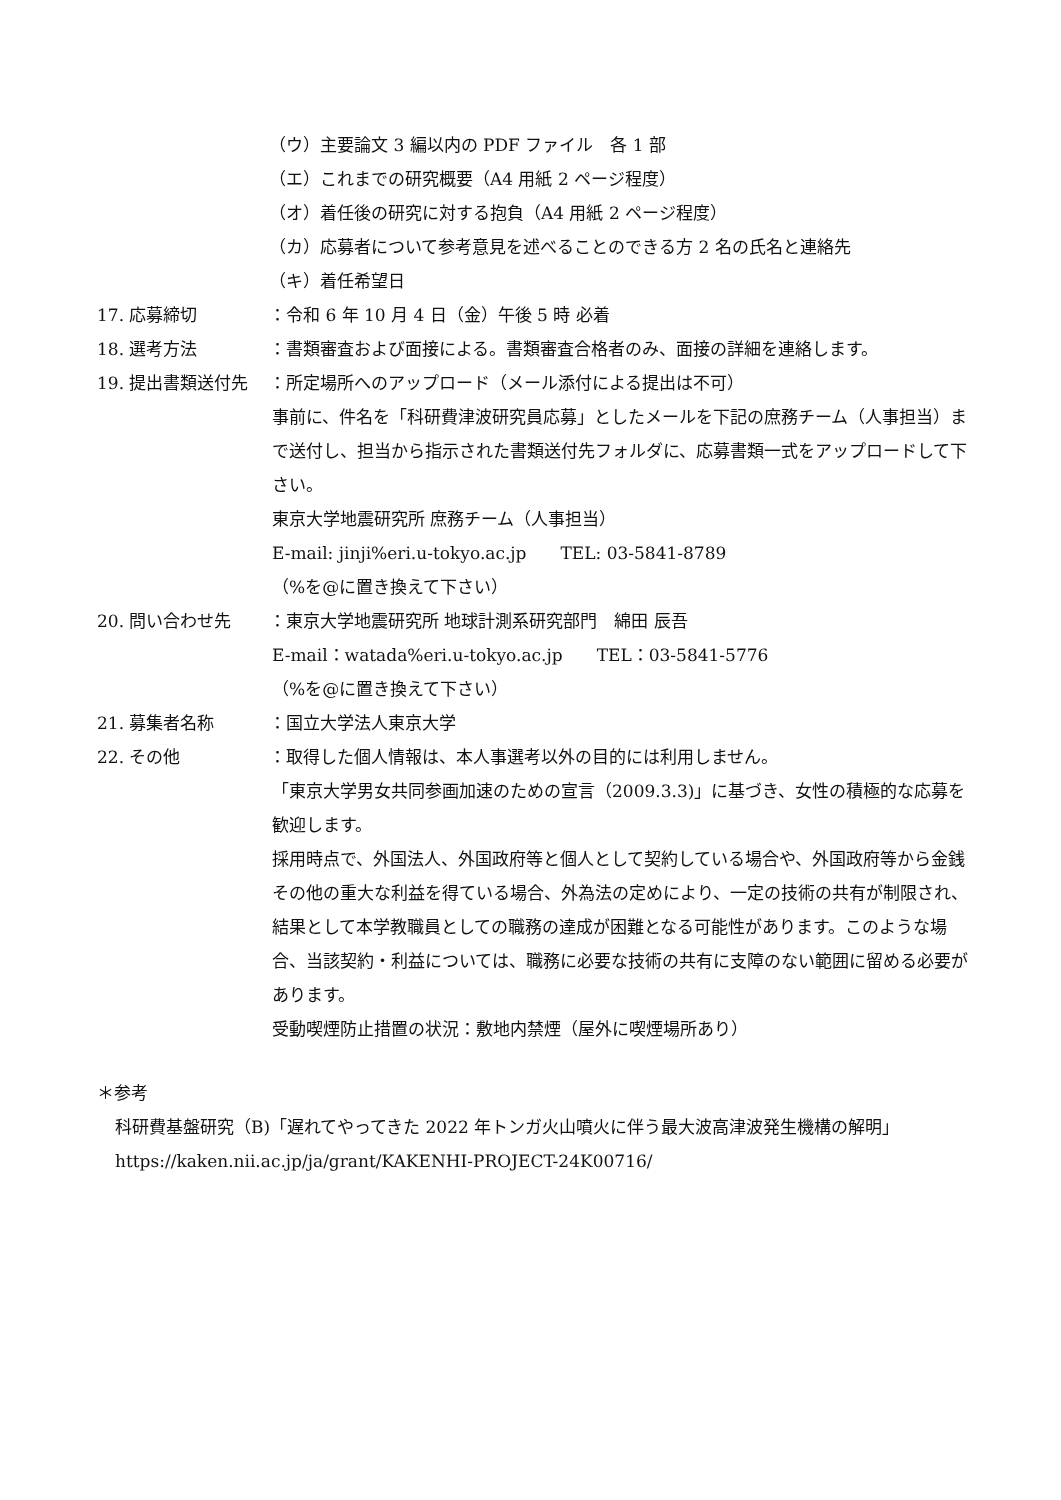（ウ）主要論文 3 編以内の PDF ファイル　各 1 部
（エ）これまでの研究概要（A4 用紙 2 ページ程度）
（オ）着任後の研究に対する抱負（A4 用紙 2 ページ程度）
（カ）応募者について参考意見を述べることのできる方 2 名の氏名と連絡先
（キ）着任希望日
17. 応募締切 ：令和 6 年 10 月 4 日（金）午後 5 時 必着
18. 選考方法 ：書類審査および面接による。書類審査合格者のみ、面接の詳細を連絡します。
19. 提出書類送付先 ：所定場所へのアップロード（メール添付による提出は不可）
事前に、件名を「科研費津波研究員応募」としたメールを下記の庶務チーム（人事担当）まで送付し、担当から指示された書類送付先フォルダに、応募書類一式をアップロードして下さい。
東京大学地震研究所 庶務チーム（人事担当）
E-mail: jinji%eri.u-tokyo.ac.jp　　TEL: 03-5841-8789
（%を@に置き換えて下さい）
20. 問い合わせ先 ：東京大学地震研究所 地球計測系研究部門　綿田 辰吾
E-mail：watada%eri.u-tokyo.ac.jp　　TEL：03-5841-5776
（%を@に置き換えて下さい）
21. 募集者名称 ：国立大学法人東京大学
22. その他 ：取得した個人情報は、本人事選考以外の目的には利用しません。
「東京大学男女共同参画加速のための宣言（2009.3.3)」に基づき、女性の積極的な応募を歓迎します。
採用時点で、外国法人、外国政府等と個人として契約している場合や、外国政府等から金銭その他の重大な利益を得ている場合、外為法の定めにより、一定の技術の共有が制限され、結果として本学教職員としての職務の達成が困難となる可能性があります。このような場合、当該契約・利益については、職務に必要な技術の共有に支障のない範囲に留める必要があります。
受動喫煙防止措置の状況：敷地内禁煙（屋外に喫煙場所あり）
＊参考
科研費基盤研究（B)「遅れてやってきた 2022 年トンガ火山噴火に伴う最大波高津波発生機構の解明」
https://kaken.nii.ac.jp/ja/grant/KAKENHI-PROJECT-24K00716/